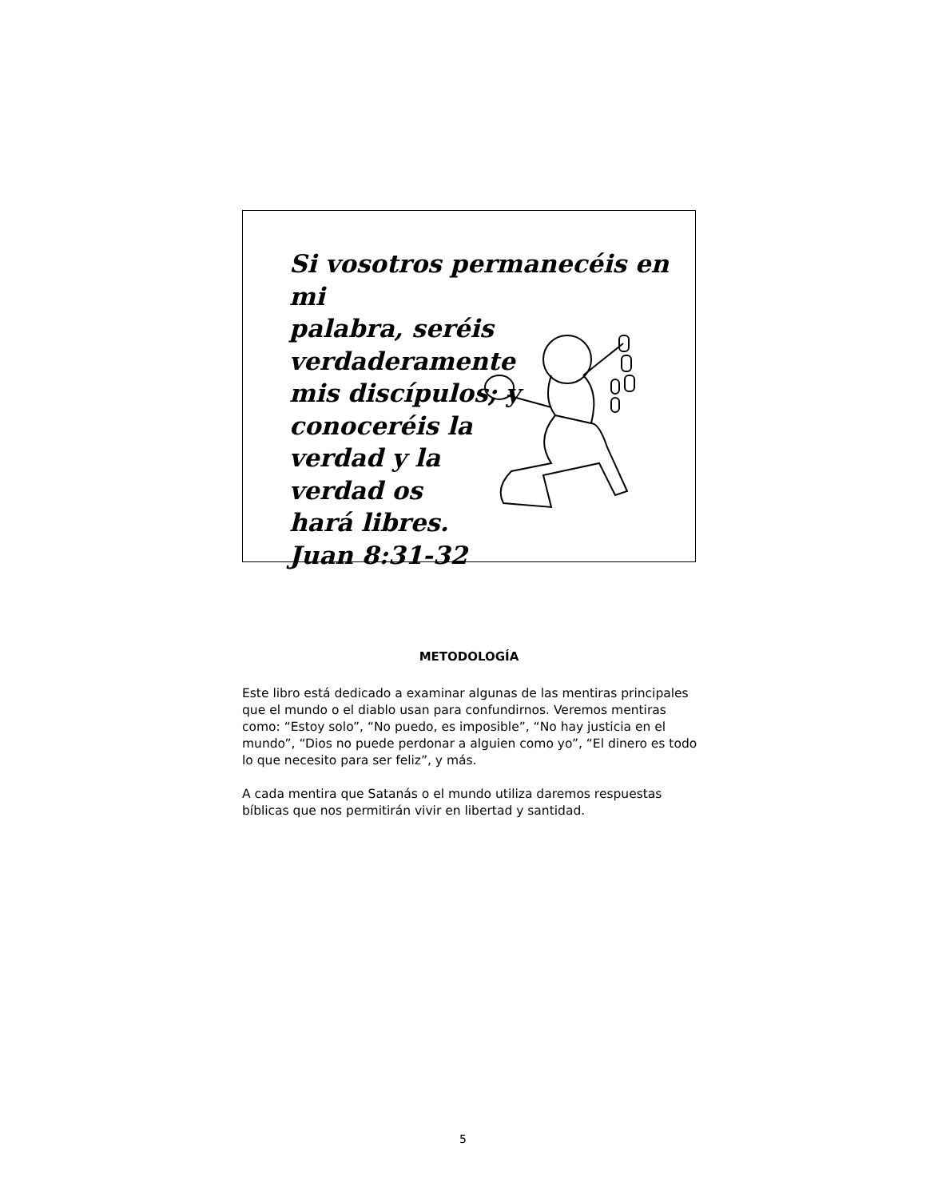Si vosotros permanecéis en mi
palabra, seréis verdaderamente
mis discípulos; y
conoceréis la
verdad y la
verdad os
hará libres.
Juan 8:31-32
METODOLOGÍA
Este libro está dedicado a examinar algunas de las mentiras principales que el mundo o el diablo usan para confundirnos. Veremos mentiras como: “Estoy solo”, “No puedo, es imposible”, “No hay justicia en el mundo”, “Dios no puede perdonar a alguien como yo”, “El dinero es todo lo que necesito para ser feliz”, y más.
A cada mentira que Satanás o el mundo utiliza daremos respuestas bíblicas que nos permitirán vivir en libertad y santidad.
5